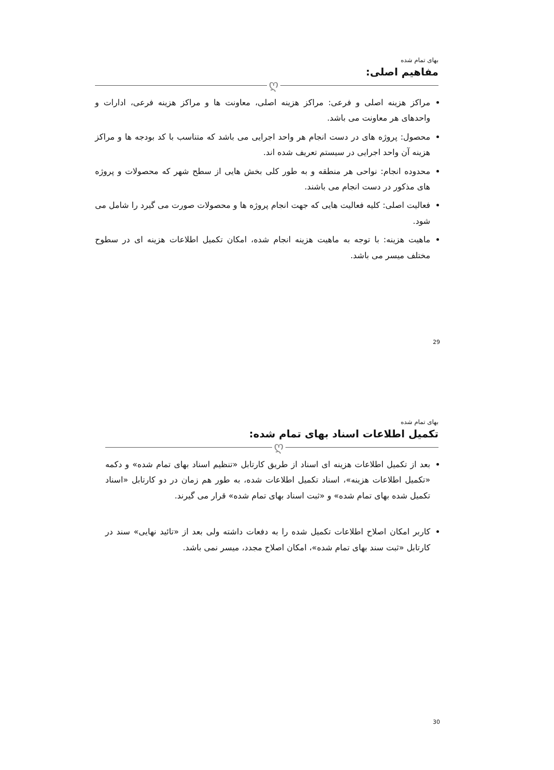بهای تمام شده
مفاهیم اصلی:
ღ
مراکز هزینه اصلی و فرعی: مراکز هزینه اصلی، معاونت ها و مراکز هزینه فرعی، ادارات و واحدهای هر معاونت می باشد.
محصول: پروژه های در دست انجام هر واحد اجرایی می باشد که متناسب با کد بودجه ها و مراکز هزینه آن واحد اجرایی در سیستم تعریف شده اند.
محدوده انجام: نواحی هر منطقه و به طور کلی بخش هایی از سطح شهر که محصولات و پروژه های مذکور در دست انجام می باشند.
فعالیت اصلی: کلیه فعالیت هایی که جهت انجام پروژه ها و محصولات صورت می گیرد را شامل می شود.
ماهیت هزینه: با توجه به ماهیت هزینه انجام شده، امکان تکمیل اطلاعات هزینه ای در سطوح مختلف میسر می باشد.
29
بهای تمام شده
تکمیل اطلاعات اسناد بهای تمام شده:
ღ
بعد از تکمیل اطلاعات هزینه ای اسناد از طریق کارتابل «تنظیم اسناد بهای تمام شده» و دکمه «تکمیل اطلاعات هزینه»، اسناد تکمیل اطلاعات شده، به طور هم زمان در دو کارتابل «اسناد تکمیل شده بهای تمام شده» و «ثبت اسناد بهای تمام شده» قرار می گیرند.
کاربر امکان اصلاح اطلاعات تکمیل شده را به دفعات داشته ولی بعد از «تائید نهایی» سند در کارتابل «ثبت سند بهای تمام شده»، امکان اصلاح مجدد، میسر نمی باشد.
30